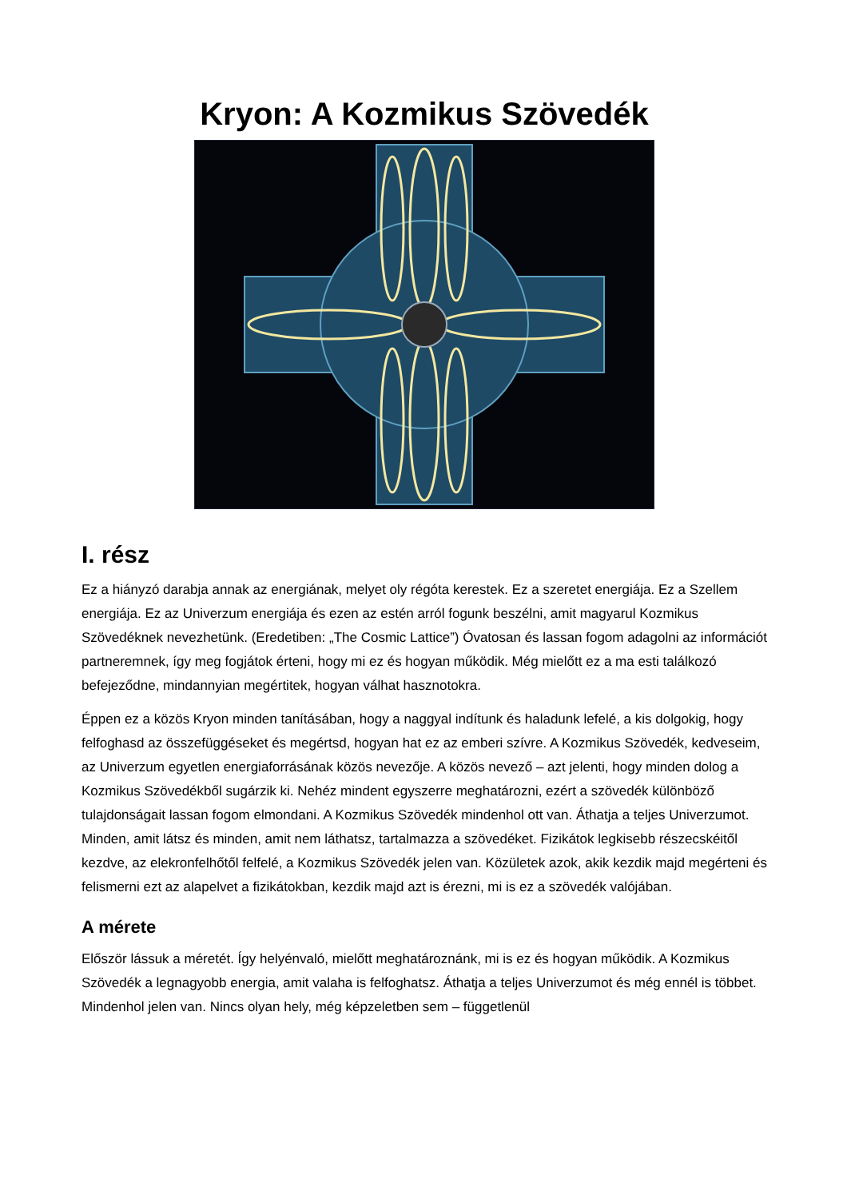Kryon: A Kozmikus Szövedék
I. rész
Ez a hiányzó darabja annak az energiának, melyet oly régóta kerestek. Ez a szeretet energiája. Ez a Szellem energiája. Ez az Univerzum energiája és ezen az estén arról fogunk beszélni, amit magyarul Kozmikus Szövedéknek nevezhetünk. (Eredetiben: „The Cosmic Lattice”) Óvatosan és lassan fogom adagolni az információt partneremnek, így meg fogjátok érteni, hogy mi ez és hogyan működik. Még mielőtt ez a ma esti találkozó befejeződne, mindannyian megértitek, hogyan válhat hasznotokra.
Éppen ez a közös Kryon minden tanításában, hogy a naggyal indítunk és haladunk lefelé, a kis dolgokig, hogy felfoghasd az összefüggéseket és megértsd, hogyan hat ez az emberi szívre. A Kozmikus Szövedék, kedveseim, az Univerzum egyetlen energiaforrásának közös nevezője. A közös nevező – azt jelenti, hogy minden dolog a Kozmikus Szövedékből sugárzik ki. Nehéz mindent egyszerre meghatározni, ezért a szövedék különböző tulajdonságait lassan fogom elmondani. A Kozmikus Szövedék mindenhol ott van. Áthatja a teljes Univerzumot. Minden, amit látsz és minden, amit nem láthatsz, tartalmazza a szövedéket. Fizikátok legkisebb részecskéitől kezdve, az elekronfelhőtől felfelé, a Kozmikus Szövedék jelen van. Közületek azok, akik kezdik majd megérteni és felismerni ezt az alapelvet a fizikátokban, kezdik majd azt is érezni, mi is ez a szövedék valójában.
A mérete
Először lássuk a méretét. Így helyénvaló, mielőtt meghatároznánk, mi is ez és hogyan működik. A Kozmikus Szövedék a legnagyobb energia, amit valaha is felfoghatsz. Áthatja a teljes Univerzumot és még ennél is többet. Mindenhol jelen van. Nincs olyan hely, még képzeletben sem – függetlenül